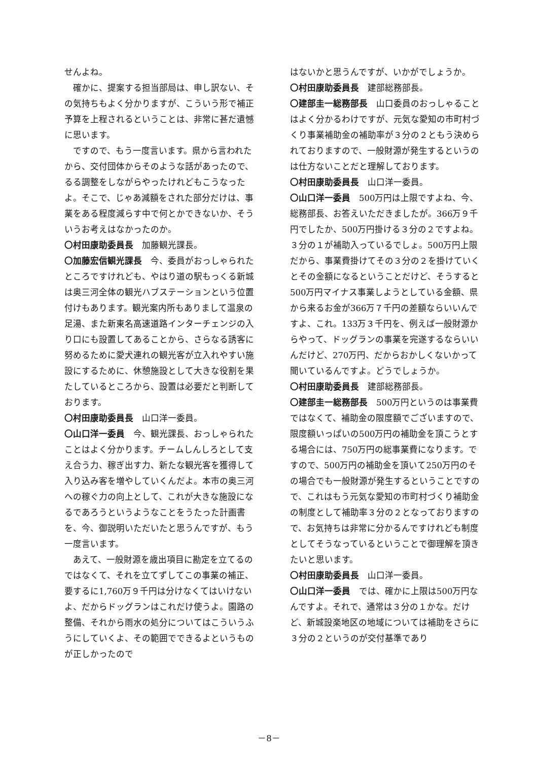せんよね。
確かに、提案する担当部局は、申し訳ない、その気持ちもよく分かりますが、こういう形で補正予算を上程されるということは、非常に甚だ遺憾に思います。
ですので、もう一度言います。県から言われたから、交付団体からそのような話があったので、るる調整をしながらやったけれどもこうなったよ。そこで、じゃあ減額をされた部分だけは、事業をある程度減らす中で何とかできないか、そういうお考えはなかったのか。
〇村田康助委員長　加藤観光課長。
〇加藤宏信観光課長　今、委員がおっしゃられたところですけれども、やはり道の駅もっくる新城は奥三河全体の観光ハブステーションという位置付けもあります。観光案内所もありまして温泉の足湯、また新東名高速道路インターチェンジの入り口にも設置してあることから、さらなる誘客に努めるために愛犬連れの観光客が立入れやすい施設にするために、休憩施設として大きな役割を果たしているところから、設置は必要だと判断しております。
〇村田康助委員長　山口洋一委員。
〇山口洋一委員　今、観光課長、おっしゃられたことはよく分かります。チームしんしろとして支え合う力、稼ぎ出す力、新たな観光客を獲得して入り込み客を増やしていくんだよ。本市の奥三河への稼ぐ力の向上として、これが大きな施設になるであろうというようなことをうたった計画書を、今、御説明いただいたと思うんですが、もう一度言います。
あえて、一般財源を歳出項目に勘定を立てるのではなくて、それを立てずしてこの事業の補正、要するに1,760万９千円は分けなくてはいけないよ、だからドッグランはこれだけ使うよ。園路の整備、それから雨水の処分についてはこういうふうにしていくよ、その範囲でできるよというものが正しかったので
はないかと思うんですが、いかがでしょうか。
〇村田康助委員長　建部総務部長。
〇建部圭一総務部長　山口委員のおっしゃることはよく分かるわけですが、元気な愛知の市町村づくり事業補助金の補助率が３分の２ともう決められておりますので、一般財源が発生するというのは仕方ないことだと理解しております。
〇村田康助委員長　山口洋一委員。
〇山口洋一委員　500万円は上限ですよね、今、総務部長、お答えいただきましたが。366万９千円でしたか、500万円掛ける３分の２ですよね。３分の１が補助入っているでしょ。500万円上限だから、事業費掛けてその３分の２を掛けていくとその金額になるということだけど、そうすると500万円マイナス事業しようとしている金額、県から来るお金が366万７千円の差額ならいいんですよ、これ。133万３千円を、例えば一般財源からやって、ドッグランの事業を完遂するならいいんだけど、270万円、だからおかしくないかって聞いているんですよ。どうでしょうか。
〇村田康助委員長　建部総務部長。
〇建部圭一総務部長　500万円というのは事業費ではなくて、補助金の限度額でございますので、限度額いっぱいの500万円の補助金を頂こうとする場合には、750万円の総事業費になります。ですので、500万円の補助金を頂いて250万円のその場合でも一般財源が発生するということですので、これはもう元気な愛知の市町村づくり補助金の制度として補助率３分の２となっておりますので、お気持ちは非常に分かるんですけれども制度としてそうなっているということで御理解を頂きたいと思います。
〇村田康助委員長　山口洋一委員。
〇山口洋一委員　では、確かに上限は500万円なんですよ。それで、通常は３分の１かな。だけど、新城設楽地区の地域については補助をさらに３分の２というのが交付基準であり
－8－